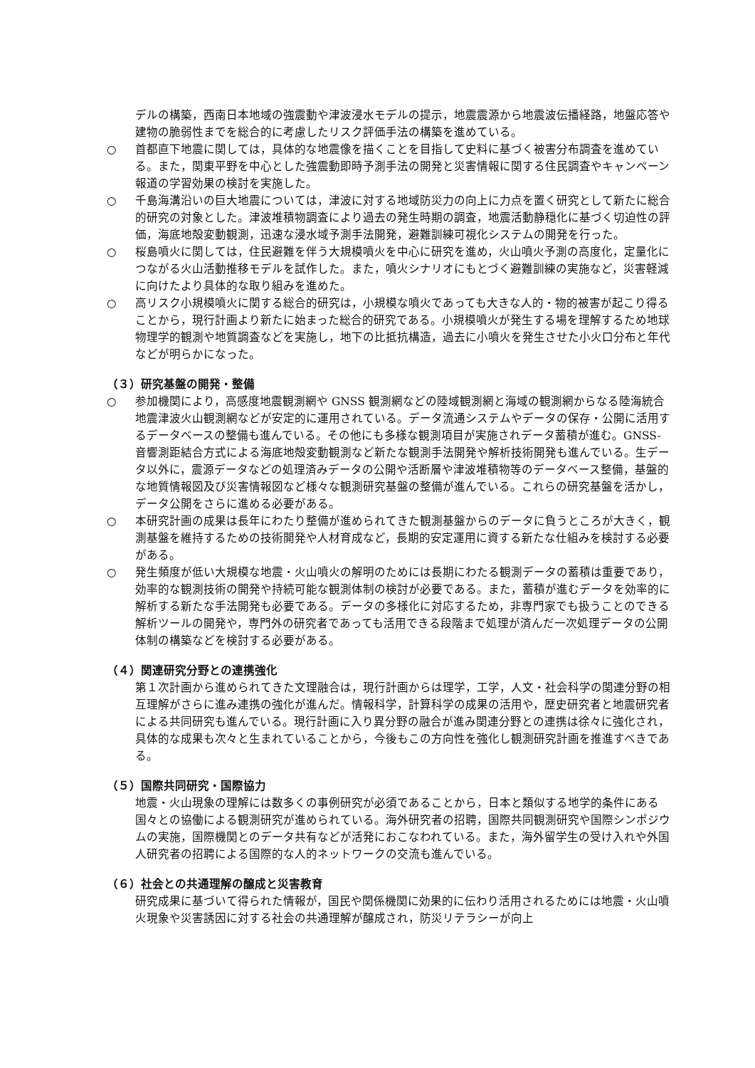デルの構築，西南日本地域の強震動や津波浸水モデルの提示，地震震源から地震波伝播経路，地盤応答や建物の脆弱性までを総合的に考慮したリスク評価手法の構築を進めている。
○ 首都直下地震に関しては，具体的な地震像を描くことを目指して史料に基づく被害分布調査を進めている。また，関東平野を中心とした強震動即時予測手法の開発と災害情報に関する住民調査やキャンペーン報道の学習効果の検討を実施した。
○ 千島海溝沿いの巨大地震については，津波に対する地域防災力の向上に力点を置く研究として新たに総合的研究の対象とした。津波堆積物調査により過去の発生時期の調査，地震活動静穏化に基づく切迫性の評価，海底地殻変動観測，迅速な浸水域予測手法開発，避難訓練可視化システムの開発を行った。
○ 桜島噴火に関しては，住民避難を伴う大規模噴火を中心に研究を進め，火山噴火予測の高度化，定量化につながる火山活動推移モデルを試作した。また，噴火シナリオにもとづく避難訓練の実施など，災害軽減に向けたより具体的な取り組みを進めた。
○ 高リスク小規模噴火に関する総合的研究は，小規模な噴火であっても大きな人的・物的被害が起こり得ることから，現行計画より新たに始まった総合的研究である。小規模噴火が発生する場を理解するため地球物理学的観測や地質調査などを実施し，地下の比抵抗構造，過去に小噴火を発生させた小火口分布と年代などが明らかになった。
（３）研究基盤の開発・整備
○ 参加機関により，高感度地震観測網や GNSS 観測網などの陸域観測網と海域の観測網からなる陸海統合地震津波火山観測網などが安定的に運用されている。データ流通システムやデータの保存・公開に活用するデータベースの整備も進んでいる。その他にも多様な観測項目が実施されデータ蓄積が進む。GNSS-音響測距結合方式による海底地殻変動観測など新たな観測手法開発や解析技術開発も進んでいる。生データ以外に，震源データなどの処理済みデータの公開や活断層や津波堆積物等のデータベース整備，基盤的な地質情報図及び災害情報図など様々な観測研究基盤の整備が進んでいる。これらの研究基盤を活かし，データ公開をさらに進める必要がある。
○ 本研究計画の成果は長年にわたり整備が進められてきた観測基盤からのデータに負うところが大きく，観測基盤を維持するための技術開発や人材育成など，長期的安定運用に資する新たな仕組みを検討する必要がある。
○ 発生頻度が低い大規模な地震・火山噴火の解明のためには長期にわたる観測データの蓄積は重要であり，効率的な観測技術の開発や持続可能な観測体制の検討が必要である。また，蓄積が進むデータを効率的に解析する新たな手法開発も必要である。データの多様化に対応するため，非専門家でも扱うことのできる解析ツールの開発や，専門外の研究者であっても活用できる段階まで処理が済んだ一次処理データの公開体制の構築などを検討する必要がある。
（４）関連研究分野との連携強化
第１次計画から進められてきた文理融合は，現行計画からは理学，工学，人文・社会科学の関連分野の相互理解がさらに進み連携の強化が進んだ。情報科学，計算科学の成果の活用や，歴史研究者と地震研究者による共同研究も進んでいる。現行計画に入り異分野の融合が進み関連分野との連携は徐々に強化され，具体的な成果も次々と生まれていることから，今後もこの方向性を強化し観測研究計画を推進すべきである。
（５）国際共同研究・国際協力
地震・火山現象の理解には数多くの事例研究が必須であることから，日本と類似する地学的条件にある国々との協働による観測研究が進められている。海外研究者の招聘，国際共同観測研究や国際シンポジウムの実施，国際機関とのデータ共有などが活発におこなわれている。また，海外留学生の受け入れや外国人研究者の招聘による国際的な人的ネットワークの交流も進んでいる。
（６）社会との共通理解の醸成と災害教育
研究成果に基づいて得られた情報が，国民や関係機関に効果的に伝わり活用されるためには地震・火山噴火現象や災害誘因に対する社会の共通理解が醸成され，防災リテラシーが向上